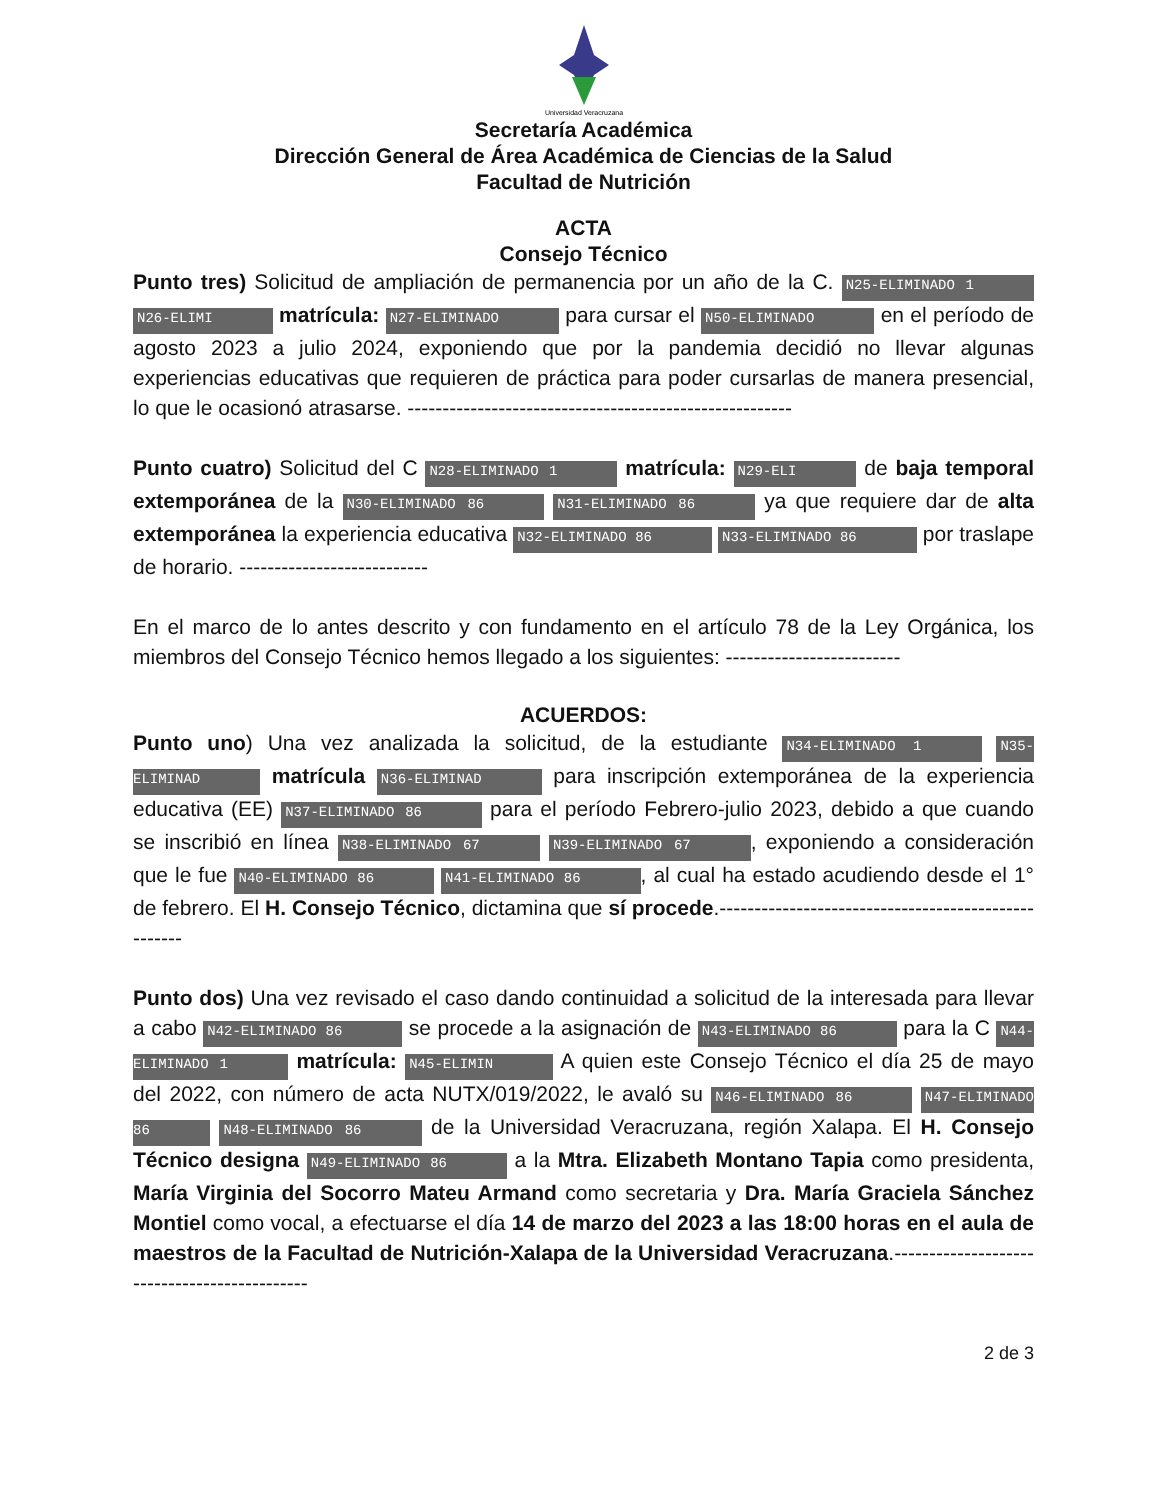Universidad Veracruzana
Secretaría Académica
Dirección General de Área Académica de Ciencias de la Salud
Facultad de Nutrición
ACTA
Consejo Técnico
Punto tres) Solicitud de ampliación de permanencia por un año de la C. N25-ELIMINADO 1 N26-ELIMI matrícula: N27-ELIMINADO para cursar el N50-ELIMINADO en el período de agosto 2023 a julio 2024, exponiendo que por la pandemia decidió no llevar algunas experiencias educativas que requieren de práctica para poder cursarlas de manera presencial, lo que le ocasionó atrasarse. -------------------------------------------------------
Punto cuatro) Solicitud del C N28-ELIMINADO 1 matrícula: N29-ELI de baja temporal extemporánea de la N30-ELIMINADO 86 N31-ELIMINADO 86 ya que requiere dar de alta extemporánea la experiencia educativa N32-ELIMINADO 86 N33-ELIMINADO 86 por traslape de horario. ---------------------------
En el marco de lo antes descrito y con fundamento en el artículo 78 de la Ley Orgánica, los miembros del Consejo Técnico hemos llegado a los siguientes: -------------------------
ACUERDOS:
Punto uno) Una vez analizada la solicitud, de la estudiante N34-ELIMINADO 1 N35-ELIMINAD matrícula N36-ELIMINAD para inscripción extemporánea de la experiencia educativa (EE) N37-ELIMINADO 86 para el período Febrero-julio 2023, debido a que cuando se inscribió en línea N38-ELIMINADO 67 N39-ELIMINADO 67, exponiendo a consideración que le fue N40-ELIMINADO 86 N41-ELIMINADO 86, al cual ha estado acudiendo desde el 1° de febrero. El H. Consejo Técnico, dictamina que sí procede.----------------------------------------------------
Punto dos) Una vez revisado el caso dando continuidad a solicitud de la interesada para llevar a cabo N42-ELIMINADO 86 se procede a la asignación de N43-ELIMINADO 86 para la C N44-ELIMINADO 1 matrícula: N45-ELIMIN A quien este Consejo Técnico el día 25 de mayo del 2022, con número de acta NUTX/019/2022, le avaló su N46-ELIMINADO 86 N47-ELIMINADO 86 N48-ELIMINADO 86 de la Universidad Veracruzana, región Xalapa. El H. Consejo Técnico designa N49-ELIMINADO 86 a la Mtra. Elizabeth Montano Tapia como presidenta, María Virginia del Socorro Mateu Armand como secretaria y Dra. María Graciela Sánchez Montiel como vocal, a efectuarse el día 14 de marzo del 2023 a las 18:00 horas en el aula de maestros de la Facultad de Nutrición-Xalapa de la Universidad Veracruzana.---------------------------------------------
2 de 3